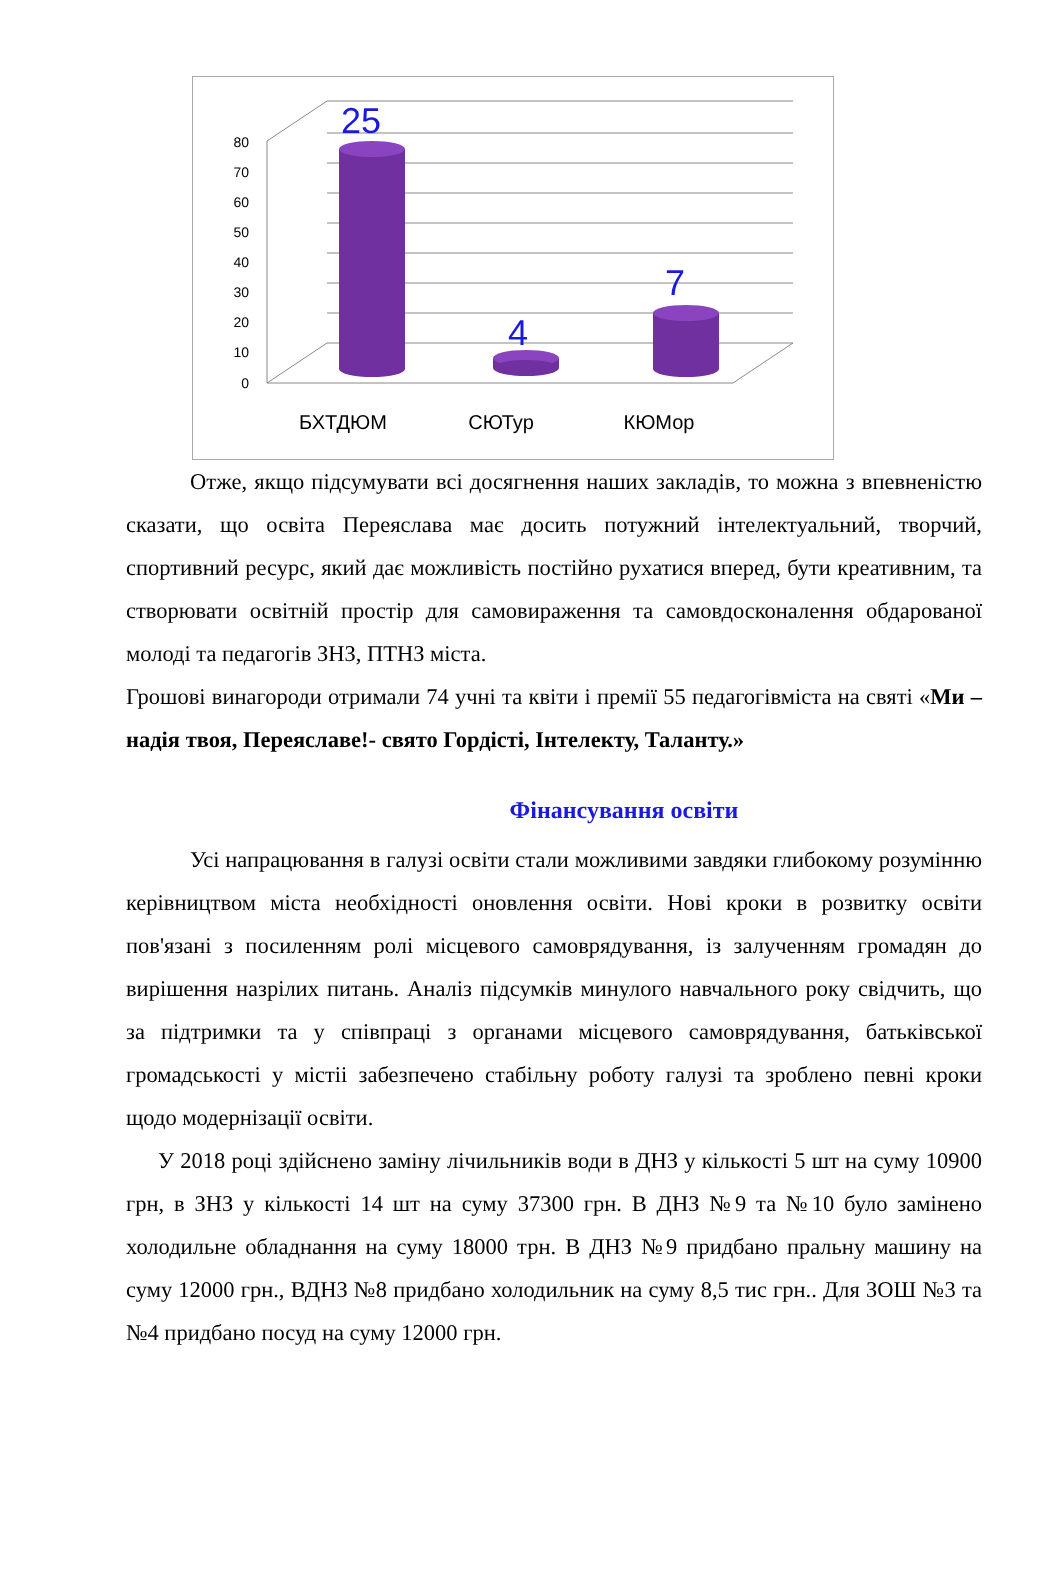0
10
20
30
40
50
60
70
80
25
4
7
БХТДЮМ
СЮТур
КЮМор
Отже, якщо підсумувати всі досягнення наших закладів, то можна з впевненістю сказати, що освіта Переяслава має досить потужний інтелектуальний, творчий, спортивний ресурс, який дає можливість постійно рухатися вперед, бути креативним, та створювати освітній простір для самовираження та самовдосконалення обдарованої молоді та педагогів ЗНЗ, ПТНЗ міста.
Грошові винагороди отримали 74 учні та квіти і премії 55 педагогівміста на святі «Ми – надія твоя, Переяславе!- свято Гордісті, Інтелекту, Таланту.»
Фінансування освіти
Усі напрацювання в галузі освіти стали можливими завдяки глибокому розумінню керівництвом міста необхідності оновлення освіти. Нові кроки в розвитку освіти пов'язані з посиленням ролі місцевого самоврядування, із залученням громадян до вирішення назрілих питань. Аналіз підсумків минулого навчального року свідчить, що за підтримки та у співпраці з органами місцевого самоврядування, батьківської громадськості у містіі забезпечено стабільну роботу галузі та зроблено певні кроки щодо модернізації освіти.
У 2018 році здійснено заміну лічильників води в ДНЗ у кількості 5 шт на суму 10900 грн, в ЗНЗ у кількості 14 шт на суму 37300 грн. В ДНЗ №9 та №10 було замінено холодильне обладнання на суму 18000 трн. В ДНЗ №9 придбано пральну машину на суму 12000 грн., ВДНЗ №8 придбано холодильник на суму 8,5 тис грн.. Для ЗОШ №3 та №4 придбано посуд на суму 12000 грн.